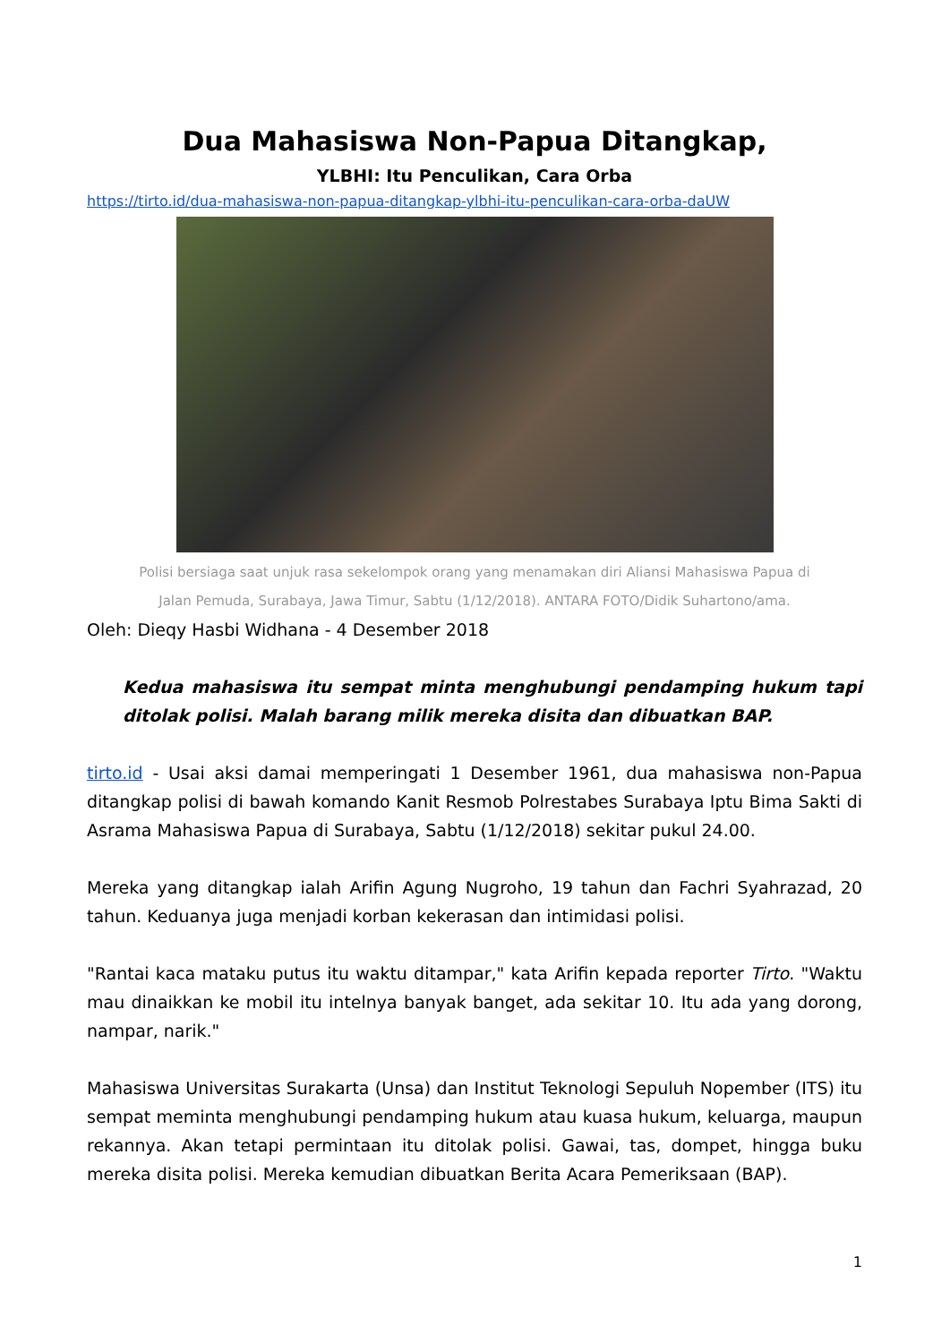Dua Mahasiswa Non-Papua Ditangkap,
YLBHI: Itu Penculikan, Cara Orba
https://tirto.id/dua-mahasiswa-non-papua-ditangkap-ylbhi-itu-penculikan-cara-orba-daUW
Polisi bersiaga saat unjuk rasa sekelompok orang yang menamakan diri Aliansi Mahasiswa Papua di
Jalan Pemuda, Surabaya, Jawa Timur, Sabtu (1/12/2018). ANTARA FOTO/Didik Suhartono/ama.
Oleh: Dieqy Hasbi Widhana - 4 Desember 2018
Kedua mahasiswa itu sempat minta menghubungi pendamping hukum tapi ditolak polisi. Malah barang milik mereka disita dan dibuatkan BAP.
tirto.id - Usai aksi damai memperingati 1 Desember 1961, dua mahasiswa non-Papua ditangkap polisi di bawah komando Kanit Resmob Polrestabes Surabaya Iptu Bima Sakti di Asrama Mahasiswa Papua di Surabaya, Sabtu (1/12/2018) sekitar pukul 24.00.
Mereka yang ditangkap ialah Arifin Agung Nugroho, 19 tahun dan Fachri Syahrazad, 20 tahun. Keduanya juga menjadi korban kekerasan dan intimidasi polisi.
"Rantai kaca mataku putus itu waktu ditampar," kata Arifin kepada reporter Tirto. "Waktu mau dinaikkan ke mobil itu intelnya banyak banget, ada sekitar 10. Itu ada yang dorong, nampar, narik."
Mahasiswa Universitas Surakarta (Unsa) dan Institut Teknologi Sepuluh Nopember (ITS) itu sempat meminta menghubungi pendamping hukum atau kuasa hukum, keluarga, maupun rekannya. Akan tetapi permintaan itu ditolak polisi. Gawai, tas, dompet, hingga buku mereka disita polisi. Mereka kemudian dibuatkan Berita Acara Pemeriksaan (BAP).
1